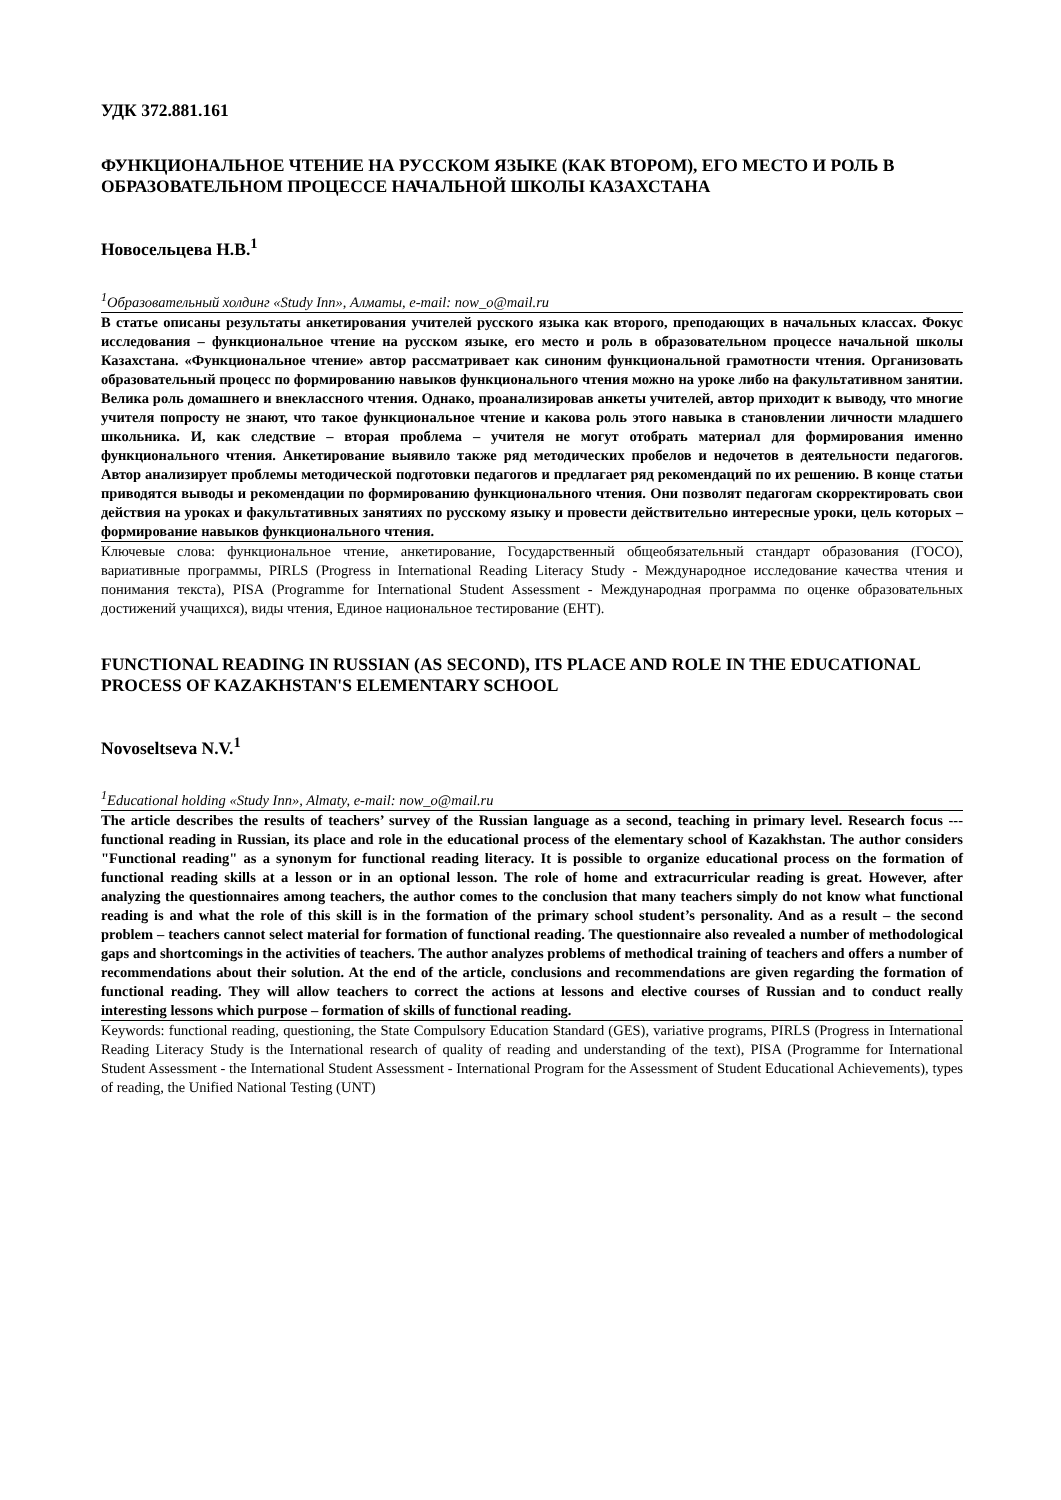УДК 372.881.161
ФУНКЦИОНАЛЬНОЕ ЧТЕНИЕ НА РУССКОМ ЯЗЫКЕ (КАК ВТОРОМ), ЕГО МЕСТО И РОЛЬ В ОБРАЗОВАТЕЛЬНОМ ПРОЦЕССЕ НАЧАЛЬНОЙ ШКОЛЫ КАЗАХСТАНА
Новосельцева Н.В.<sup>1</sup>
<sup>1</sup> Образовательный холдинг «Study Inn», Алматы, e-mail: now_o@mail.ru
В статье описаны результаты анкетирования учителей русского языка как второго, преподающих в начальных классах. Фокус исследования – функциональное чтение на русском языке, его место и роль в образовательном процессе начальной школы Казахстана. «Функциональное чтение» автор рассматривает как синоним функциональной грамотности чтения. Организовать образовательный процесс по формированию навыков функционального чтения можно на уроке либо на факультативном занятии. Велика роль домашнего и внеклассного чтения. Однако, проанализировав анкеты учителей, автор приходит к выводу, что многие учителя попросту не знают, что такое функциональное чтение и какова роль этого навыка в становлении личности младшего школьника. И, как следствие – вторая проблема – учителя не могут отобрать материал для формирования именно функционального чтения. Анкетирование выявило также ряд методических пробелов и недочетов в деятельности педагогов. Автор анализирует проблемы методической подготовки педагогов и предлагает ряд рекомендаций по их решению. В конце статьи приводятся выводы и рекомендации по формированию функционального чтения. Они позволят педагогам скорректировать свои действия на уроках и факультативных занятиях по русскому языку и провести действительно интересные уроки, цель которых – формирование навыков функционального чтения.
Ключевые слова: функциональное чтение, анкетирование, Государственный общеобязательный стандарт образования (ГОСО), вариативные программы, PIRLS (Progress in International Reading Literacy Study - Международное исследование качества чтения и понимания текста), PISA (Programme for International Student Assessment - Международная программа по оценке образовательных достижений учащихся), виды чтения, Единое национальное тестирование (ЕНТ).
FUNCTIONAL READING IN RUSSIAN (AS SECOND), ITS PLACE AND ROLE IN THE EDUCATIONAL PROCESS OF KAZAKHSTAN'S ELEMENTARY SCHOOL
Novoseltseva N.V.<sup>1</sup>
<sup>1</sup> Educational holding «Study Inn», Almaty, e-mail: now_o@mail.ru
The article describes the results of teachers’ survey of the Russian language as a second, teaching in primary level. Research focus --- functional reading in Russian, its place and role in the educational process of the elementary school of Kazakhstan. The author considers "Functional reading" as a synonym for functional reading literacy. It is possible to organize educational process on the formation of functional reading skills at a lesson or in an optional lesson. The role of home and extracurricular reading is great. However, after analyzing the questionnaires among teachers, the author comes to the conclusion that many teachers simply do not know what functional reading is and what the role of this skill is in the formation of the primary school student’s personality. And as a result – the second problem – teachers cannot select material for formation of functional reading. The questionnaire also revealed a number of methodological gaps and shortcomings in the activities of teachers. The author analyzes problems of methodical training of teachers and offers a number of recommendations about their solution. At the end of the article, conclusions and recommendations are given regarding the formation of functional reading. They will allow teachers to correct the actions at lessons and elective courses of Russian and to conduct really interesting lessons which purpose – formation of skills of functional reading.
Keywords: functional reading, questioning, the State Compulsory Education Standard (GES), variative programs, PIRLS (Progress in International Reading Literacy Study is the International research of quality of reading and understanding of the text), PISA (Programme for International Student Assessment - the International Student Assessment - International Program for the Assessment of Student Educational Achievements), types of reading, the Unified National Testing (UNT)